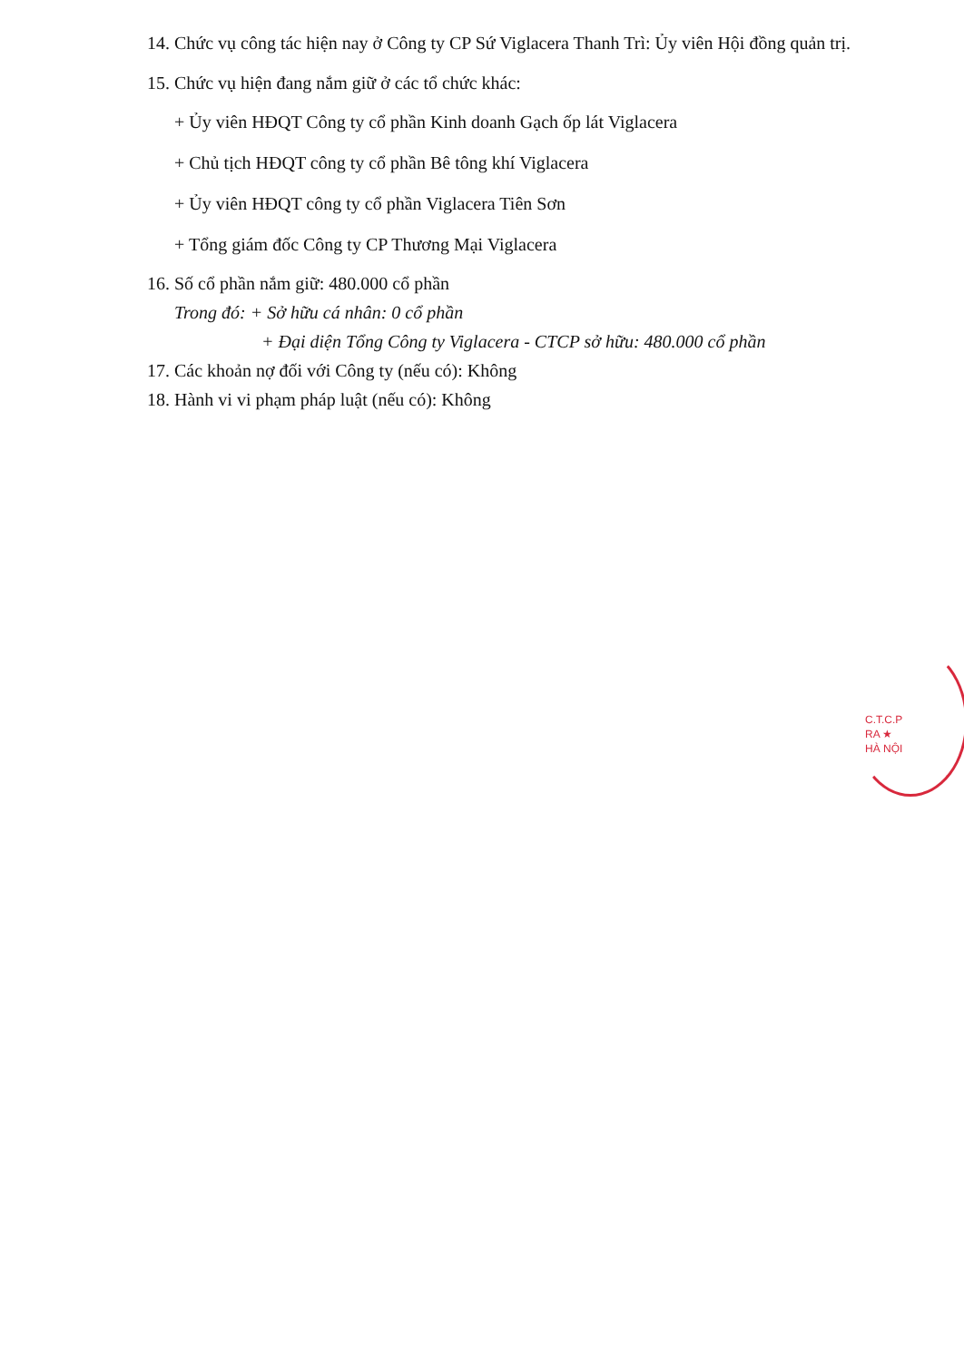14. Chức vụ công tác hiện nay ở Công ty CP Sứ Viglacera Thanh Trì: Ủy viên Hội đồng quản trị.
15. Chức vụ hiện đang nắm giữ ở các tổ chức khác:
+ Ủy viên HĐQT Công ty cổ phần Kinh doanh Gạch ốp lát Viglacera
+ Chủ tịch HĐQT công ty cổ phần Bê tông khí Viglacera
+ Ủy viên HĐQT công ty cổ phần Viglacera Tiên Sơn
+ Tổng giám đốc Công ty CP Thương Mại Viglacera
16. Số cổ phần nắm giữ: 480.000 cổ phần
Trong đó: + Sở hữu cá nhân: 0 cổ phần
+ Đại diện Tổng Công ty Viglacera - CTCP sở hữu: 480.000 cổ phần
17. Các khoản nợ đối với Công ty (nếu có): Không
18. Hành vi vi phạm pháp luật (nếu có): Không
C.T.C.P
RA ★
HÀ NỘI